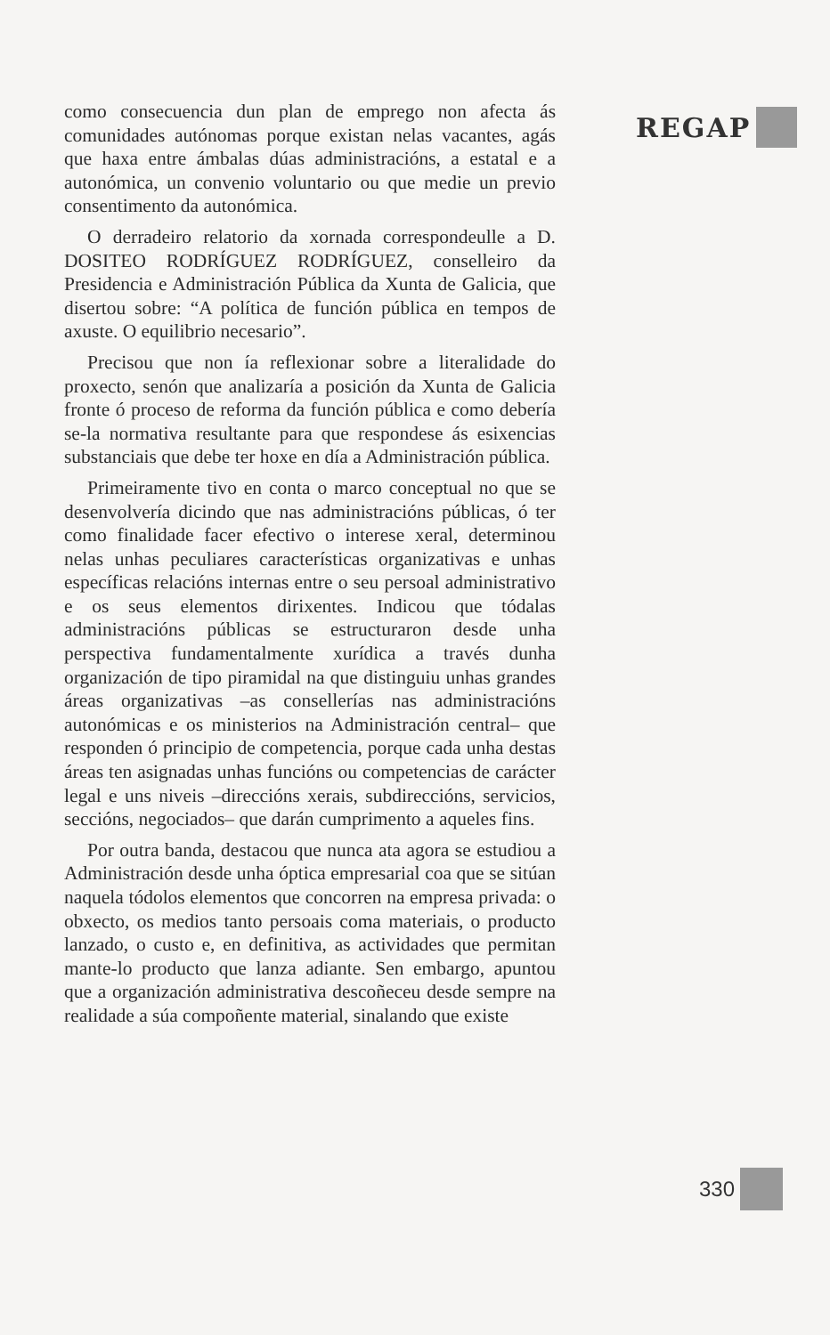como consecuencia dun plan de emprego non afecta ás comunidades autónomas porque existan nelas vacantes, agás que haxa entre ámbalas dúas administracións, a estatal e a autonómica, un convenio voluntario ou que medie un previo consentimento da autonómica.
O derradeiro relatorio da xornada correspondeulle a D. DOSITEO RODRÍGUEZ RODRÍGUEZ, conselleiro da Presidencia e Administración Pública da Xunta de Galicia, que disertou sobre: “A política de función pública en tempos de axuste. O equilibrio necesario”.
Precisou que non ía reflexionar sobre a literalidade do proxecto, senón que analizaría a posición da Xunta de Galicia fronte ó proceso de reforma da función pública e como debería se-la normativa resultante para que respondese ás esixencias substanciais que debe ter hoxe en día a Administración pública.
Primeiramente tivo en conta o marco conceptual no que se desenvolvería dicindo que nas administracións públicas, ó ter como finalidade facer efectivo o interese xeral, determinou nelas unhas peculiares características organizativas e unhas específicas relacións internas entre o seu persoal administrativo e os seus elementos dirixentes. Indicou que tódalas administracións públicas se estructuraron desde unha perspectiva fundamentalmente xurídica a través dunha organización de tipo piramidal na que distinguiu unhas grandes áreas organizativas –as consellerías nas administracións autonómicas e os ministerios na Administración central– que responden ó principio de competencia, porque cada unha destas áreas ten asignadas unhas funcións ou competencias de carácter legal e uns niveis –direccións xerais, subdireccións, servicios, seccións, negociados– que darán cumprimento a aqueles fins.
Por outra banda, destacou que nunca ata agora se estudiou a Administración desde unha óptica empresarial coa que se sitúan naquela tódolos elementos que concorren na empresa privada: o obxecto, os medios tanto persoais coma materiais, o producto lanzado, o custo e, en definitiva, as actividades que permitan mante-lo producto que lanza adiante. Sen embargo, apuntou que a organización administrativa descoñeceu desde sempre na realidade a súa compoñente material, sinalando que existe
REGAP
330